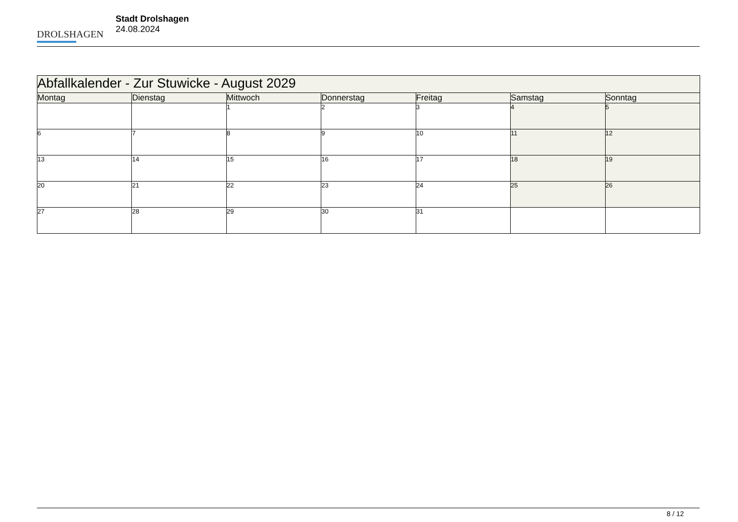DROLSHAGEN
Stadt Drolshagen
24.08.2024
| Abfallkalender - Zur Stuwicke - August 2029 | | | | | | |
| --- | --- | --- | --- | --- | --- | --- |
| Montag | Dienstag | Mittwoch | Donnerstag | Freitag | Samstag | Sonntag |
| | | 1 | 2 | 3 | 4 | 5 |
| 6 | 7 | 8 | 9 | 10 | 11 | 12 |
| 13 | 14 | 15 | 16 | 17 | 18 | 19 |
| 20 | 21 | 22 | 23 | 24 | 25 | 26 |
| 27 | 28 | 29 | 30 | 31 | | |
8 / 12